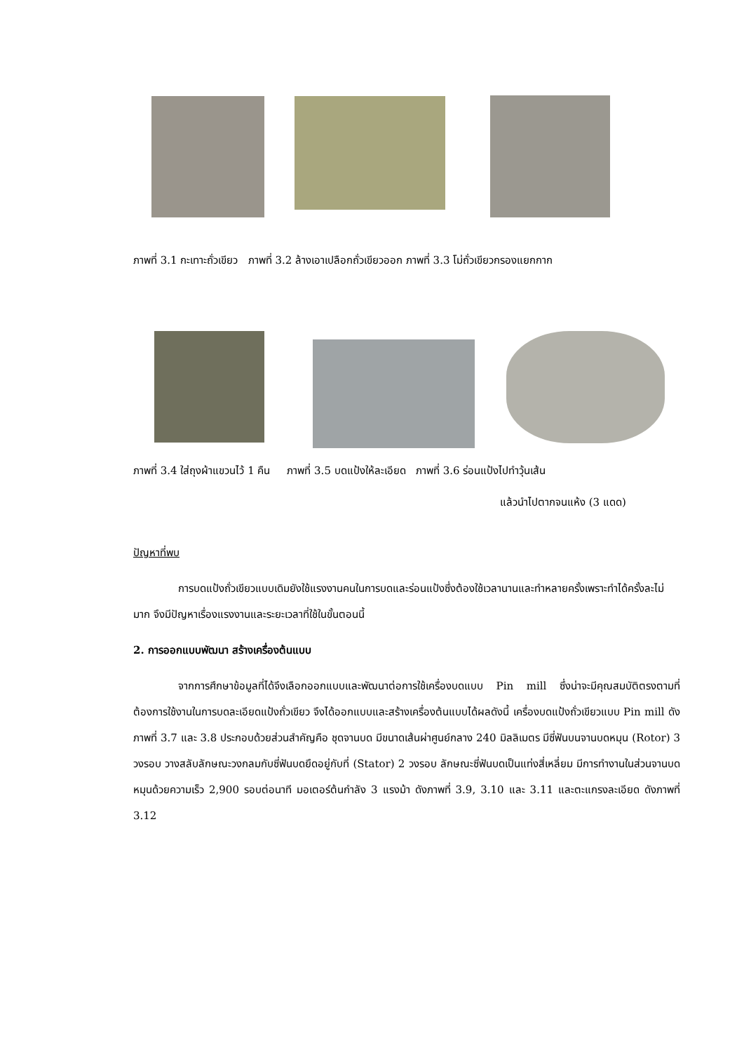ภาพที่ 3.1 กะเทาะถั่วเขียว ภาพที่ 3.2 ล้างเอาเปลือกถั่วเขียวออก ภาพที่ 3.3 โม่ถั่วเขียวกรองแยกกาก
ภาพที่ 3.4 ใส่ถุงผ้าแขวนไว้ 1 คืน ภาพที่ 3.5 บดแป้งให้ละเอียด ภาพที่ 3.6 ร่อนแป้งไปทำวุ้นเส้น
แล้วนำไปตากจนแห้ง (3 แดด)
ปัญหาที่พบ
การบดแป้งถั่วเขียวแบบเดิมยังใช้แรงงานคนในการบดและร่อนแป้งซึ่งต้องใช้เวลานานและทำหลายครั้งเพราะทำได้ครั้งละไม่มาก จึงมีปัญหาเรื่องแรงงานและระยะเวลาที่ใช้ในขั้นตอนนี้
2. การออกแบบพัฒนา สร้างเครื่องต้นแบบ
จากการศึกษาข้อมูลที่ได้จึงเลือกออกแบบและพัฒนาต่อการใช้เครื่องบดแบบ Pin mill ซึ่งน่าจะมีคุณสมบัติตรงตามที่ต้องการใช้งานในการบดละเอียดแป้งถั่วเขียว จึงได้ออกแบบและสร้างเครื่องต้นแบบได้ผลดังนี้ เครื่องบดแป้งถั่วเขียวแบบ Pin mill ดังภาพที่ 3.7 และ 3.8 ประกอบด้วยส่วนสำคัญคือ ชุดจานบด มีขนาดเส้นผ่าศูนย์กลาง 240 มิลลิเมตร มีซี่ฟันบนจานบดหมุน (Rotor) 3 วงรอบ วางสลับลักษณะวงกลมกับซี่ฟันบดยึดอยู่กับที่ (Stator) 2 วงรอบ ลักษณะซี่ฟันบดเป็นแท่งสี่เหลี่ยม มีการทำงานในส่วนจานบด หมุนด้วยความเร็ว 2,900 รอบต่อนาที มอเตอร์ต้นกำลัง 3 แรงม้า ดังภาพที่ 3.9, 3.10 และ 3.11 และตะแกรงละเอียด ดังภาพที่ 3.12